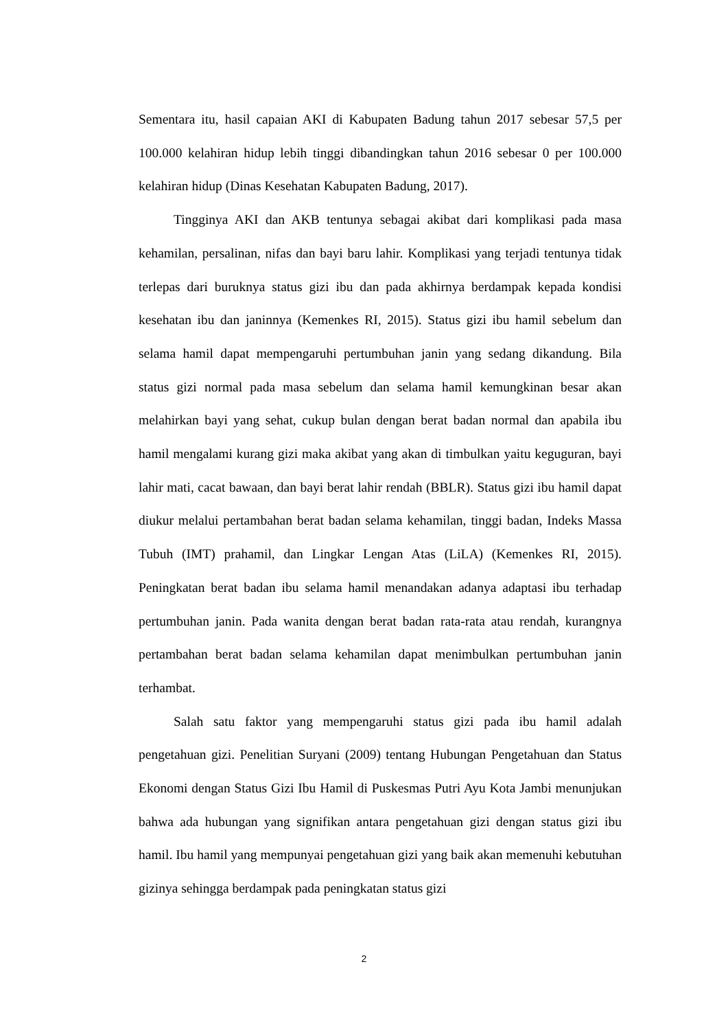Sementara itu, hasil capaian AKI di Kabupaten Badung tahun 2017 sebesar 57,5 per 100.000 kelahiran hidup lebih tinggi dibandingkan tahun 2016 sebesar 0 per 100.000 kelahiran hidup (Dinas Kesehatan Kabupaten Badung, 2017).
Tingginya AKI dan AKB tentunya sebagai akibat dari komplikasi pada masa kehamilan, persalinan, nifas dan bayi baru lahir. Komplikasi yang terjadi tentunya tidak terlepas dari buruknya status gizi ibu dan pada akhirnya berdampak kepada kondisi kesehatan ibu dan janinnya (Kemenkes RI, 2015). Status gizi ibu hamil sebelum dan selama hamil dapat mempengaruhi pertumbuhan janin yang sedang dikandung. Bila status gizi normal pada masa sebelum dan selama hamil kemungkinan besar akan melahirkan bayi yang sehat, cukup bulan dengan berat badan normal dan apabila ibu hamil mengalami kurang gizi maka akibat yang akan di timbulkan yaitu keguguran, bayi lahir mati, cacat bawaan, dan bayi berat lahir rendah (BBLR). Status gizi ibu hamil dapat diukur melalui pertambahan berat badan selama kehamilan, tinggi badan, Indeks Massa Tubuh (IMT) prahamil, dan Lingkar Lengan Atas (LiLA) (Kemenkes RI, 2015). Peningkatan berat badan ibu selama hamil menandakan adanya adaptasi ibu terhadap pertumbuhan janin. Pada wanita dengan berat badan rata-rata atau rendah, kurangnya pertambahan berat badan selama kehamilan dapat menimbulkan pertumbuhan janin terhambat.
Salah satu faktor yang mempengaruhi status gizi pada ibu hamil adalah pengetahuan gizi. Penelitian Suryani (2009) tentang Hubungan Pengetahuan dan Status Ekonomi dengan Status Gizi Ibu Hamil di Puskesmas Putri Ayu Kota Jambi menunjukan bahwa ada hubungan yang signifikan antara pengetahuan gizi dengan status gizi ibu hamil. Ibu hamil yang mempunyai pengetahuan gizi yang baik akan memenuhi kebutuhan gizinya sehingga berdampak pada peningkatan status gizi
2